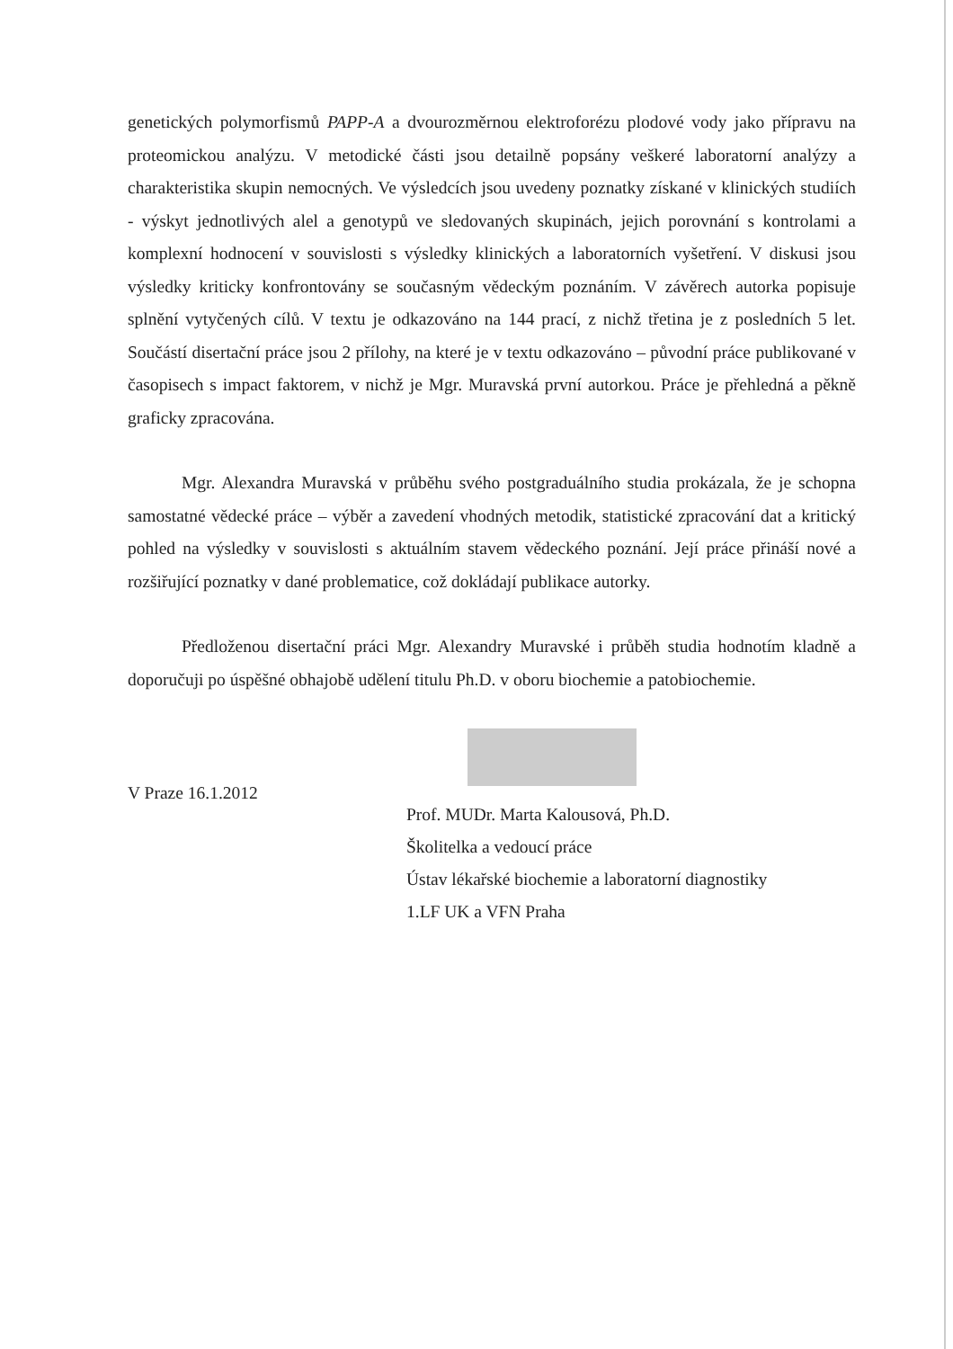genetických polymorfismů PAPP-A a dvourozměrnou elektroforézu plodové vody jako přípravu na proteomickou analýzu. V metodické části jsou detailně popsány veškeré laboratorní analýzy a charakteristika skupin nemocných. Ve výsledcích jsou uvedeny poznatky získané v klinických studiích - výskyt jednotlivých alel a genotypů ve sledovaných skupinách, jejich porovnání s kontrolami a komplexní hodnocení v souvislosti s výsledky klinických a laboratorních vyšetření. V diskusi jsou výsledky kriticky konfrontovány se současným vědeckým poznáním. V závěrech autorka popisuje splnění vytyčených cílů. V textu je odkazováno na 144 prací, z nichž třetina je z posledních 5 let. Součástí disertační práce jsou 2 přílohy, na které je v textu odkazováno – původní práce publikované v časopisech s impact faktorem, v nichž je Mgr. Muravská první autorkou. Práce je přehledná a pěkně graficky zpracována.
Mgr. Alexandra Muravská v průběhu svého postgraduálního studia prokázala, že je schopna samostatné vědecké práce – výběr a zavedení vhodných metodik, statistické zpracování dat a kritický pohled na výsledky v souvislosti s aktuálním stavem vědeckého poznání. Její práce přináší nové a rozšiřující poznatky v dané problematice, což dokládají publikace autorky.
Předloženou disertační práci Mgr. Alexandry Muravské i průběh studia hodnotím kladně a doporučuji po úspěšné obhajobě udělení titulu Ph.D. v oboru biochemie a patobiochemie.
V Praze 16.1.2012
Prof. MUDr. Marta Kalousová, Ph.D.
Školitelka a vedoucí práce
Ústav lékařské biochemie a laboratorní diagnostiky
1.LF UK a VFN Praha